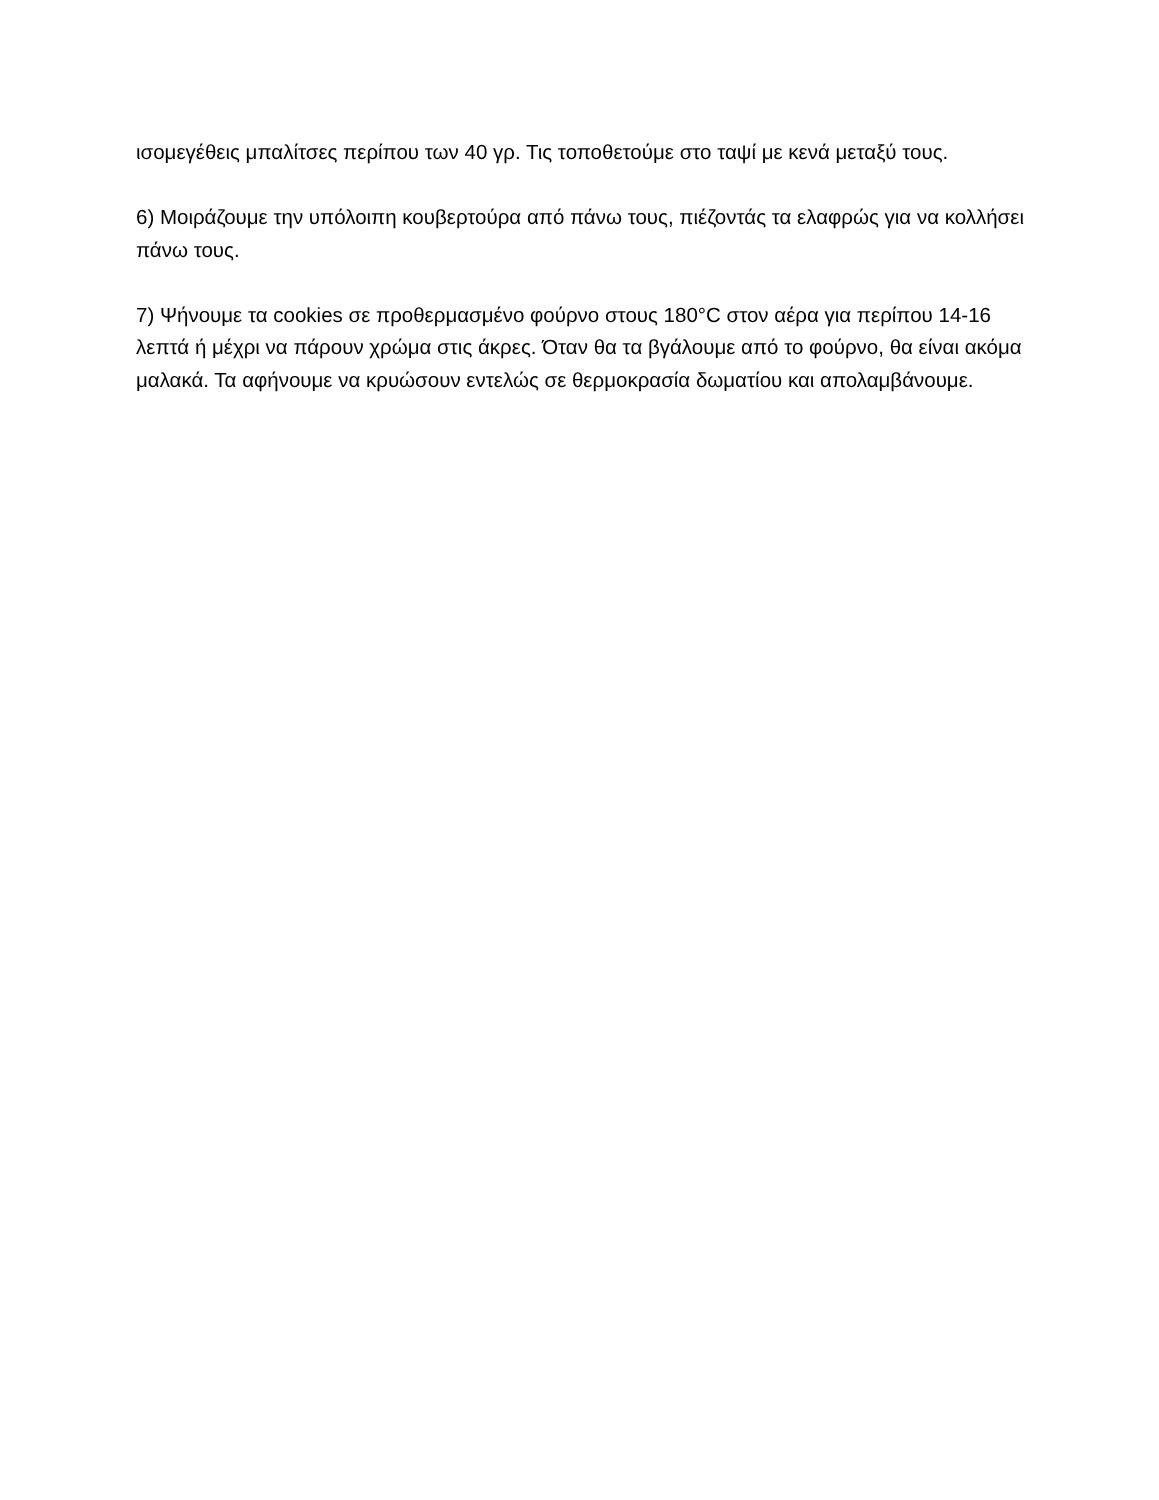ισομεγέθεις μπαλίτσες περίπου των 40 γρ. Τις τοποθετούμε στο ταψί με κενά μεταξύ τους.
6) Μοιράζουμε την υπόλοιπη κουβερτούρα από πάνω τους, πιέζοντάς τα ελαφρώς για να κολλήσει πάνω τους.
7) Ψήνουμε τα cookies σε προθερμασμένο φούρνο στους 180°C στον αέρα για περίπου 14-16 λεπτά ή μέχρι να πάρουν χρώμα στις άκρες. Όταν θα τα βγάλουμε από το φούρνο, θα είναι ακόμα μαλακά. Τα αφήνουμε να κρυώσουν εντελώς σε θερμοκρασία δωματίου και απολαμβάνουμε.